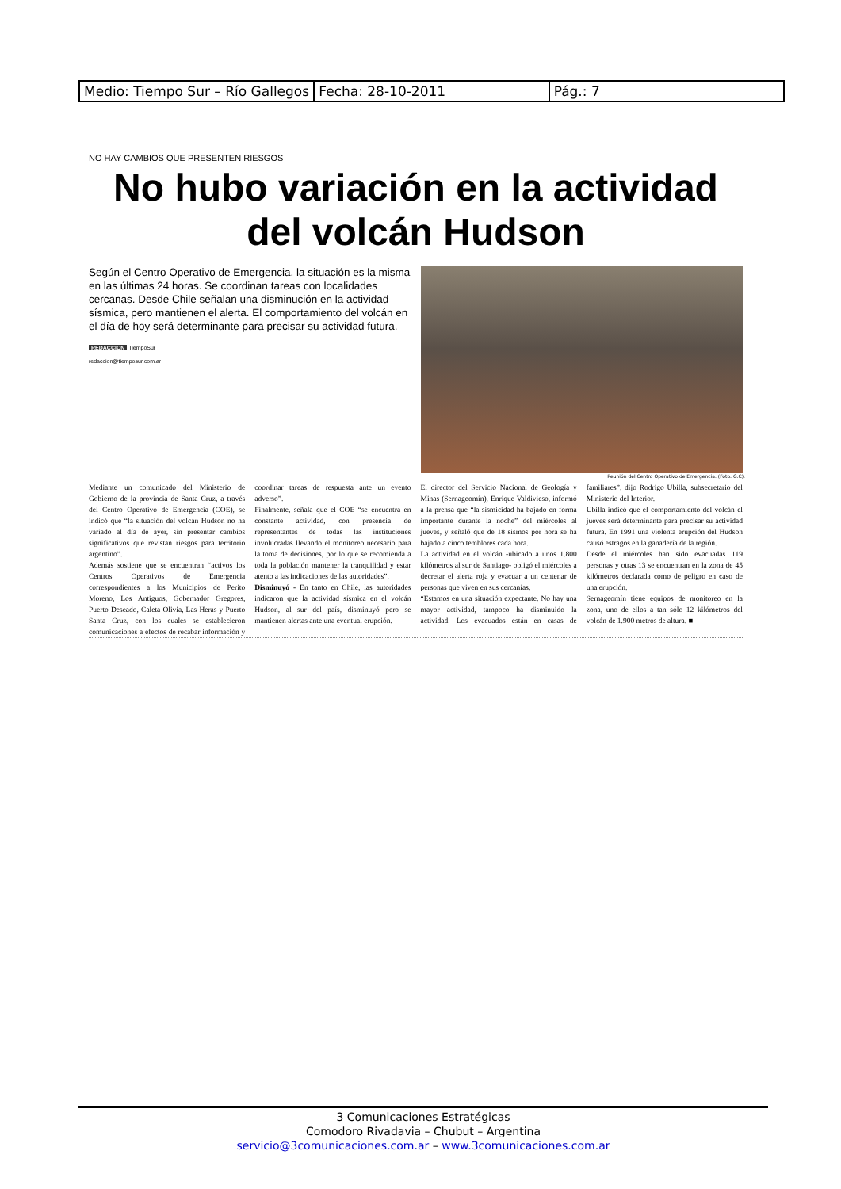| Medio: Tiempo Sur – Río Gallegos | Fecha: 28-10-2011 | Pág.: 7 |
NO HAY CAMBIOS QUE PRESENTEN RIESGOS
No hubo variación en la actividad del volcán Hudson
Según el Centro Operativo de Emergencia, la situación es la misma en las últimas 24 horas. Se coordinan tareas con localidades cercanas. Desde Chile señalan una disminución en la actividad sísmica, pero mantienen el alerta. El comportamiento del volcán en el día de hoy será determinante para precisar su actividad futura.
REDACCION TiempoSur
redaccion@tiemposur.com.ar
Reunión del Centro Operativo de Emergencia. (Foto: G.C).
Mediante un comunicado del Ministerio de Gobierno de la provincia de Santa Cruz, a través del Centro Operativo de Emergencia (COE), se indicó que “la situación del volcán Hudson no ha variado al día de ayer, sin presentar cambios significativos que revistan riesgos para territorio argentino”.
Además sostiene que se encuentran “activos los Centros Operativos de Emergencia correspondientes a los Municipios de Perito Moreno, Los Antiguos, Gobernador Gregores, Puerto Deseado, Caleta Olivia, Las Heras y Puerto Santa Cruz, con los cuales se establecieron comunicaciones a efectos de recabar información y coordinar tareas de respuesta ante un evento adverso”.
Finalmente, señala que el COE “se encuentra en constante actividad, con presencia de representantes de todas las instituciones involucradas llevando el monitoreo necesario para la toma de decisiones, por lo que se recomienda a toda la población mantener la tranquilidad y estar atento a las indicaciones de las autoridades”.
Disminuyó - En tanto en Chile, las autoridades indicaron que la actividad sísmica en el volcán Hudson, al sur del país, disminuyó pero se mantienen alertas ante una eventual erupción.
El director del Servicio Nacional de Geología y Minas (Sernageomín), Enrique Valdivieso, informó a la prensa que “la sismicidad ha bajado en forma importante durante la noche” del miércoles al jueves, y señaló que de 18 sismos por hora se ha bajado a cinco temblores cada hora.
La actividad en el volcán -ubicado a unos 1.800 kilómetros al sur de Santiago- obligó el miércoles a decretar el alerta roja y evacuar a un centenar de personas que viven en sus cercanías.
“Estamos en una situación expectante. No hay una mayor actividad, tampoco ha disminuido la actividad. Los evacuados están en casas de familiares”, dijo Rodrigo Ubilla, subsecretario del Ministerio del Interior.
Ubilla indicó que el comportamiento del volcán el jueves será determinante para precisar su actividad futura. En 1991 una violenta erupción del Hudson causó estragos en la ganadería de la región.
Desde el miércoles han sido evacuadas 119 personas y otras 13 se encuentran en la zona de 45 kilómetros declarada como de peligro en caso de una erupción.
Sernageomín tiene equipos de monitoreo en la zona, uno de ellos a tan sólo 12 kilómetros del volcán de 1.900 metros de altura. ■
3 Comunicaciones Estratégicas
Comodoro Rivadavia – Chubut – Argentina
servicio@3comunicaciones.com.ar – www.3comunicaciones.com.ar